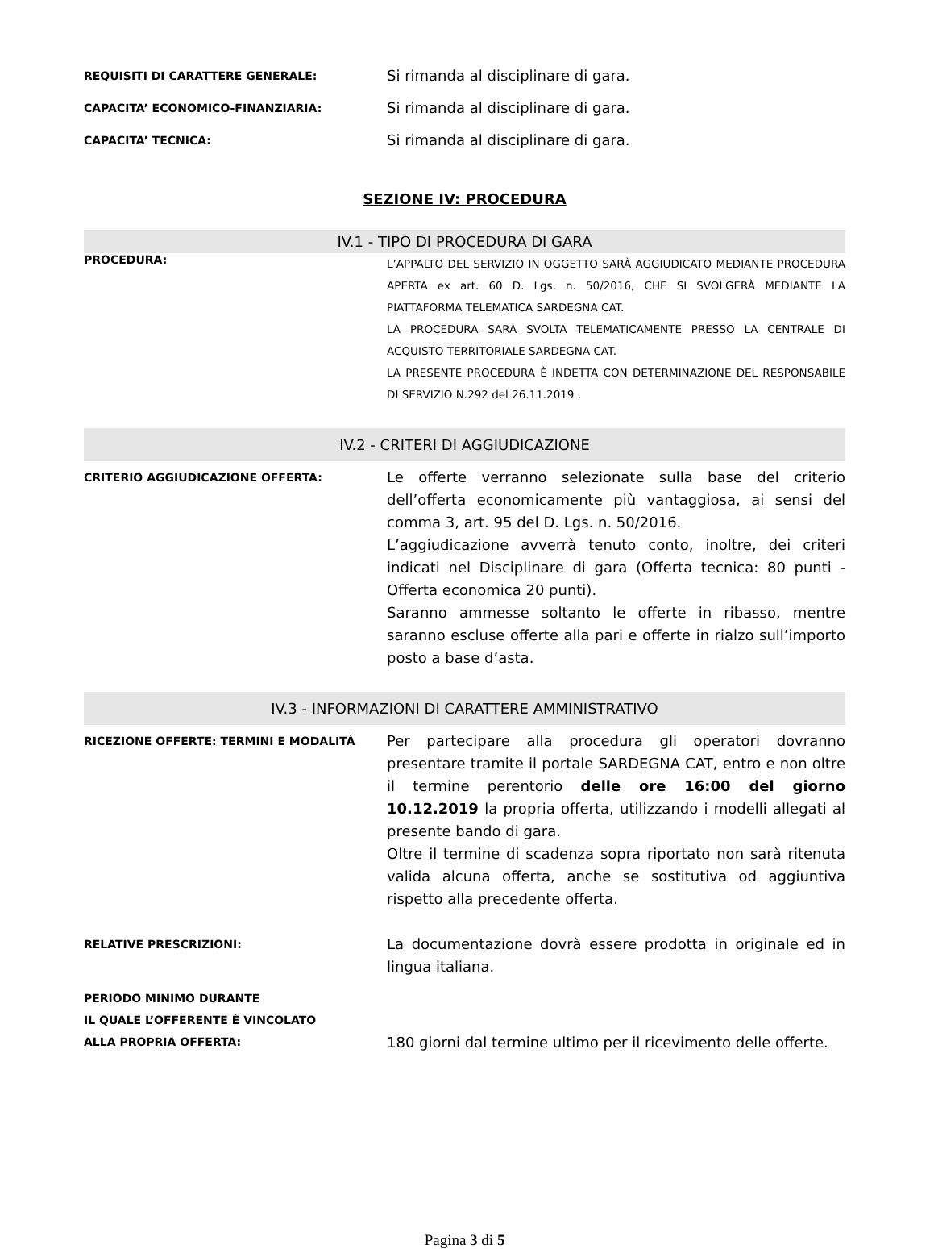REQUISITI DI CARATTERE GENERALE:
Si rimanda al disciplinare di gara.
CAPACITA’ ECONOMICO-FINANZIARIA:
Si rimanda al disciplinare di gara.
CAPACITA’ TECNICA:
Si rimanda al disciplinare di gara.
SEZIONE IV: PROCEDURA
IV.1 - TIPO DI PROCEDURA DI GARA
PROCEDURA:
L’APPALTO DEL SERVIZIO IN OGGETTO SARÀ AGGIUDICATO MEDIANTE PROCEDURA APERTA ex art. 60 D. Lgs. n. 50/2016, CHE SI SVOLGERÀ MEDIANTE LA PIATTAFORMA TELEMATICA SARDEGNA CAT.
LA PROCEDURA SARÀ SVOLTA TELEMATICAMENTE PRESSO LA CENTRALE DI ACQUISTO TERRITORIALE SARDEGNA CAT.
LA PRESENTE PROCEDURA È INDETTA CON DETERMINAZIONE DEL RESPONSABILE DI SERVIZIO N.292 del 26.11.2019 .
IV.2 - CRITERI DI AGGIUDICAZIONE
CRITERIO AGGIUDICAZIONE OFFERTA:
Le offerte verranno selezionate sulla base del criterio dell’offerta economicamente più vantaggiosa, ai sensi del comma 3, art. 95 del D. Lgs. n. 50/2016.
L’aggiudicazione avverrà tenuto conto, inoltre, dei criteri indicati nel Disciplinare di gara (Offerta tecnica: 80 punti - Offerta economica 20 punti).
Saranno ammesse soltanto le offerte in ribasso, mentre saranno escluse offerte alla pari e offerte in rialzo sull’importo posto a base d’asta.
IV.3 - INFORMAZIONI DI CARATTERE AMMINISTRATIVO
RICEZIONE OFFERTE: TERMINI E MODALITÀ
Per partecipare alla procedura gli operatori dovranno presentare tramite il portale SARDEGNA CAT, entro e non oltre il termine perentorio delle ore 16:00 del giorno 10.12.2019 la propria offerta, utilizzando i modelli allegati al presente bando di gara.
Oltre il termine di scadenza sopra riportato non sarà ritenuta valida alcuna offerta, anche se sostitutiva od aggiuntiva rispetto alla precedente offerta.
RELATIVE PRESCRIZIONI:
La documentazione dovrà essere prodotta in originale ed in lingua italiana.
PERIODO MINIMO DURANTE
IL QUALE L’OFFERENTE È VINCOLATO
ALLA PROPRIA OFFERTA:
180 giorni dal termine ultimo per il ricevimento delle offerte.
Pagina 3 di 5